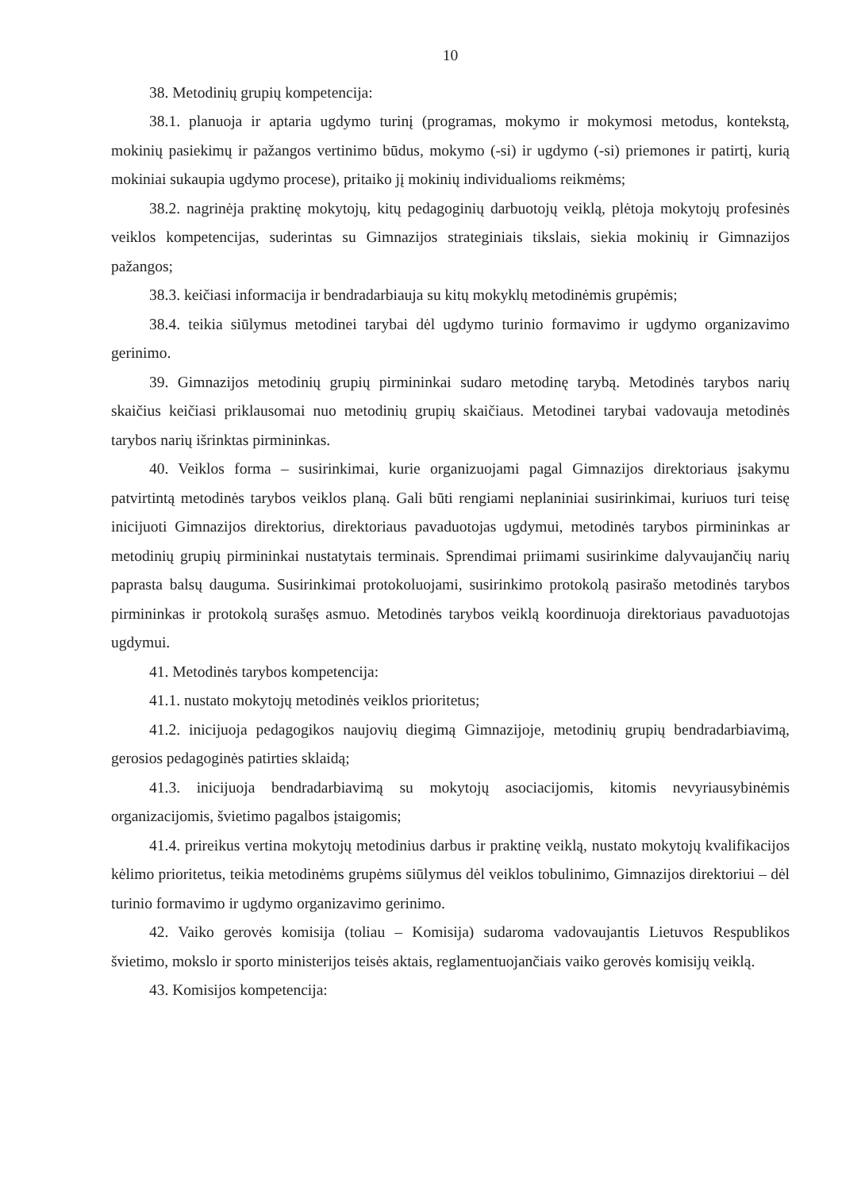10
38. Metodinių grupių kompetencija:
38.1. planuoja ir aptaria ugdymo turinį (programas, mokymo ir mokymosi metodus, kontekstą, mokinių pasiekimų ir pažangos vertinimo būdus, mokymo (-si) ir ugdymo (-si) priemones ir patirtį, kurią mokiniai sukaupia ugdymo procese), pritaiko jį mokinių individualioms reikmėms;
38.2. nagrinėja praktinę mokytojų, kitų pedagoginių darbuotojų veiklą, plėtoja mokytojų profesinės veiklos kompetencijas, suderintas su Gimnazijos strateginiais tikslais, siekia mokinių ir Gimnazijos pažangos;
38.3. keičiasi informacija ir bendradarbiauja su kitų mokyklų metodinėmis grupėmis;
38.4. teikia siūlymus metodinei tarybai dėl ugdymo turinio formavimo ir ugdymo organizavimo gerinimo.
39. Gimnazijos metodinių grupių pirmininkai sudaro metodinę tarybą. Metodinės tarybos narių skaičius keičiasi priklausomai nuo metodinių grupių skaičiaus. Metodinei tarybai vadovauja metodinės tarybos narių išrinktas pirmininkas.
40. Veiklos forma – susirinkimai, kurie organizuojami pagal Gimnazijos direktoriaus įsakymu patvirtintą metodinės tarybos veiklos planą. Gali būti rengiami neplaniniai susirinkimai, kuriuos turi teisę inicijuoti Gimnazijos direktorius, direktoriaus pavaduotojas ugdymui, metodinės tarybos pirmininkas ar metodinių grupių pirmininkai nustatytais terminais. Sprendimai priimami susirinkime dalyvaujančių narių paprasta balsų dauguma. Susirinkimai protokoluojami, susirinkimo protokolą pasirašo metodinės tarybos pirmininkas ir protokolą surašęs asmuo. Metodinės tarybos veiklą koordinuoja direktoriaus pavaduotojas ugdymui.
41. Metodinės tarybos kompetencija:
41.1. nustato mokytojų metodinės veiklos prioritetus;
41.2. inicijuoja pedagogikos naujovių diegimą Gimnazijoje, metodinių grupių bendradarbiavimą, gerosios pedagoginės patirties sklaidą;
41.3. inicijuoja bendradarbiavimą su mokytojų asociacijomis, kitomis nevyriausybinėmis organizacijomis, švietimo pagalbos įstaigomis;
41.4. prireikus vertina mokytojų metodinius darbus ir praktinę veiklą, nustato mokytojų kvalifikacijos kėlimo prioritetus, teikia metodinėms grupėms siūlymus dėl veiklos tobulinimo, Gimnazijos direktoriui – dėl turinio formavimo ir ugdymo organizavimo gerinimo.
42. Vaiko gerovės komisija (toliau – Komisija) sudaroma vadovaujantis Lietuvos Respublikos švietimo, mokslo ir sporto ministerijos teisės aktais, reglamentuojančiais vaiko gerovės komisijų veiklą.
43. Komisijos kompetencija: